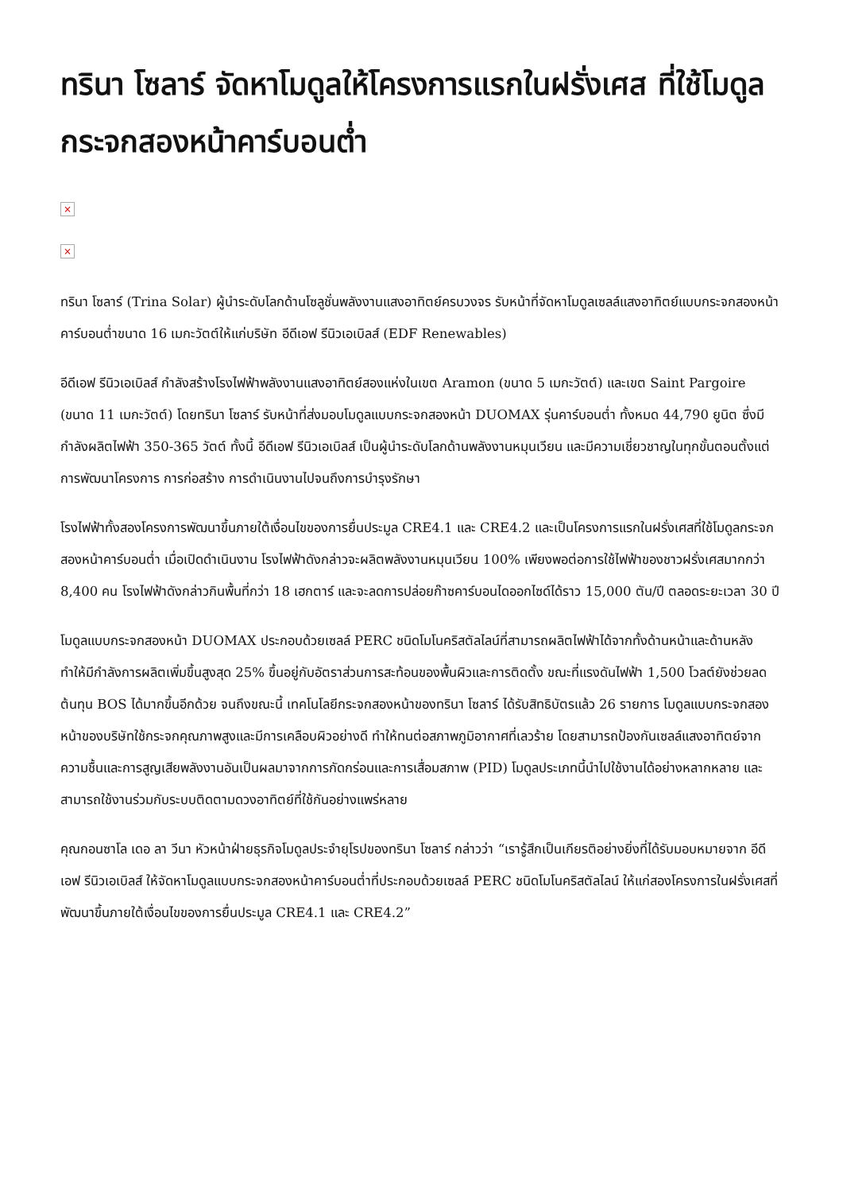ทรินา โซลาร์ จัดหาโมดูลให้โครงการแรกในฝรั่งเศส ที่ใช้โมดูลกระจกสองหน้าคาร์บอนต่ำ
×
×
ทรินา โซลาร์ (Trina Solar) ผู้นำระดับโลกด้านโซลูชั่นพลังงานแสงอาทิตย์ครบวงจร รับหน้าที่จัดหาโมดูลเซลล์แสงอาทิตย์แบบกระจกสองหน้าคาร์บอนต่ำขนาด 16 เมกะวัตต์ให้แก่บริษัท อีดีเอฟ รีนิวเอเบิลส์ (EDF Renewables)
อีดีเอฟ รีนิวเอเบิลส์ กำลังสร้างโรงไฟฟ้าพลังงานแสงอาทิตย์สองแห่งในเขต Aramon (ขนาด 5 เมกะวัตต์) และเขต Saint Pargoire (ขนาด 11 เมกะวัตต์) โดยทรินา โซลาร์ รับหน้าที่ส่งมอบโมดูลแบบกระจกสองหน้า DUOMAX รุ่นคาร์บอนต่ำ ทั้งหมด 44,790 ยูนิต ซึ่งมีกำลังผลิตไฟฟ้า 350-365 วัตต์ ทั้งนี้ อีดีเอฟ รีนิวเอเบิลส์ เป็นผู้นำระดับโลกด้านพลังงานหมุนเวียน และมีความเชี่ยวชาญในทุกขั้นตอนตั้งแต่การพัฒนาโครงการ การก่อสร้าง การดำเนินงานไปจนถึงการบำรุงรักษา
โรงไฟฟ้าทั้งสองโครงการพัฒนาขึ้นภายใต้เงื่อนไขของการยื่นประมูล CRE4.1 และ CRE4.2 และเป็นโครงการแรกในฝรั่งเศสที่ใช้โมดูลกระจกสองหน้าคาร์บอนต่ำ เมื่อเปิดดำเนินงาน โรงไฟฟ้าดังกล่าวจะผลิตพลังงานหมุนเวียน 100% เพียงพอต่อการใช้ไฟฟ้าของชาวฝรั่งเศสมากกว่า 8,400 คน โรงไฟฟ้าดังกล่าวกินพื้นที่กว่า 18 เฮกตาร์ และจะลดการปล่อยก๊าซคาร์บอนไดออกไซด์ได้ราว 15,000 ตัน/ปี ตลอดระยะเวลา 30 ปี
โมดูลแบบกระจกสองหน้า DUOMAX ประกอบด้วยเซลล์ PERC ชนิดโมโนคริสตัลไลน์ที่สามารถผลิตไฟฟ้าได้จากทั้งด้านหน้าและด้านหลัง ทำให้มีกำลังการผลิตเพิ่มขึ้นสูงสุด 25% ขึ้นอยู่กับอัตราส่วนการสะท้อนของพื้นผิวและการติดตั้ง ขณะที่แรงดันไฟฟ้า 1,500 โวลต์ยังช่วยลดต้นทุน BOS ได้มากขึ้นอีกด้วย จนถึงขณะนี้ เทคโนโลยีกระจกสองหน้าของทรินา โซลาร์ ได้รับสิทธิบัตรแล้ว 26 รายการ โมดูลแบบกระจกสองหน้าของบริษัทใช้กระจกคุณภาพสูงและมีการเคลือบผิวอย่างดี ทำให้ทนต่อสภาพภูมิอากาศที่เลวร้าย โดยสามารถป้องกันเซลล์แสงอาทิตย์จากความชื้นและการสูญเสียพลังงานอันเป็นผลมาจากการกัดกร่อนและการเสื่อมสภาพ (PID) โมดูลประเภทนี้นำไปใช้งานได้อย่างหลากหลาย และสามารถใช้งานร่วมกับระบบติดตามดวงอาทิตย์ที่ใช้กันอย่างแพร่หลาย
คุณกอนซาโล เดอ ลา วีนา หัวหน้าฝ่ายธุรกิจโมดูลประจำยุโรปของทรินา โซลาร์ กล่าวว่า “เรารู้สึกเป็นเกียรติอย่างยิ่งที่ได้รับมอบหมายจาก อีดีเอฟ รีนิวเอเบิลส์ ให้จัดหาโมดูลแบบกระจกสองหน้าคาร์บอนต่ำที่ประกอบด้วยเซลล์ PERC ชนิดโมโนคริสตัลไลน์ ให้แก่สองโครงการในฝรั่งเศสที่พัฒนาขึ้นภายใต้เงื่อนไขของการยื่นประมูล CRE4.1 และ CRE4.2”